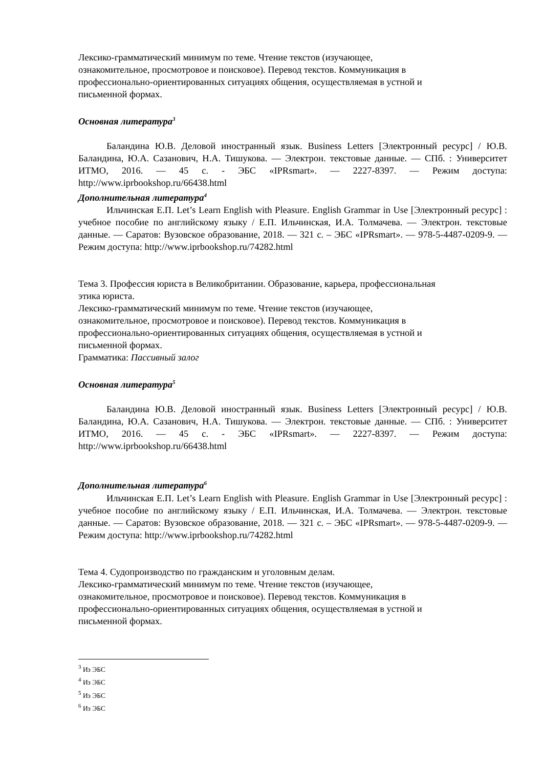Лексико-грамматический минимум по теме. Чтение текстов (изучающее,
ознакомительное, просмотровое и поисковое). Перевод текстов. Коммуникация в
профессионально-ориентированных ситуациях общения, осуществляемая в устной и
письменной формах.
Основная литература<sup>3</sup>
Баландина Ю.В. Деловой иностранный язык. Business Letters [Электронный ресурс] / Ю.В. Баландина, Ю.А. Сазанович, Н.А. Тишукова. — Электрон. текстовые данные. — СПб. : Университет ИТМО, 2016. — 45 c. - ЭБС «IPRsmart». — 2227-8397. — Режим доступа: http://www.iprbookshop.ru/66438.html
Дополнительная литература<sup>4</sup>
Ильчинская Е.П. Let’s Learn English with Pleasure. English Grammar in Use [Электронный ресурс] : учебное пособие по английскому языку / Е.П. Ильчинская, И.А. Толмачева. — Электрон. текстовые данные. — Саратов: Вузовское образование, 2018. — 321 c. – ЭБС «IPRsmart». — 978-5-4487-0209-9. — Режим доступа: http://www.iprbookshop.ru/74282.html
Тема 3. Профессия юриста в Великобритании. Образование, карьера, профессиональная
этика юриста.
Лексико-грамматический минимум по теме. Чтение текстов (изучающее,
ознакомительное, просмотровое и поисковое). Перевод текстов. Коммуникация в
профессионально-ориентированных ситуациях общения, осуществляемая в устной и
письменной формах.
Грамматика: Пассивный залог
Основная литература<sup>5</sup>
Баландина Ю.В. Деловой иностранный язык. Business Letters [Электронный ресурс] / Ю.В. Баландина, Ю.А. Сазанович, Н.А. Тишукова. — Электрон. текстовые данные. — СПб. : Университет ИТМО, 2016. — 45 c. - ЭБС «IPRsmart». — 2227-8397. — Режим доступа: http://www.iprbookshop.ru/66438.html
Дополнительная литература<sup>6</sup>
Ильчинская Е.П. Let’s Learn English with Pleasure. English Grammar in Use [Электронный ресурс] : учебное пособие по английскому языку / Е.П. Ильчинская, И.А. Толмачева. — Электрон. текстовые данные. — Саратов: Вузовское образование, 2018. — 321 c. – ЭБС «IPRsmart». — 978-5-4487-0209-9. — Режим доступа: http://www.iprbookshop.ru/74282.html
Тема 4. Судопроизводство по гражданским и уголовным делам.
Лексико-грамматический минимум по теме. Чтение текстов (изучающее,
ознакомительное, просмотровое и поисковое). Перевод текстов. Коммуникация в
профессионально-ориентированных ситуациях общения, осуществляемая в устной и
письменной формах.
<sup>3</sup> Из ЭБС
<sup>4</sup> Из ЭБС
<sup>5</sup> Из ЭБС
<sup>6</sup> Из ЭБС